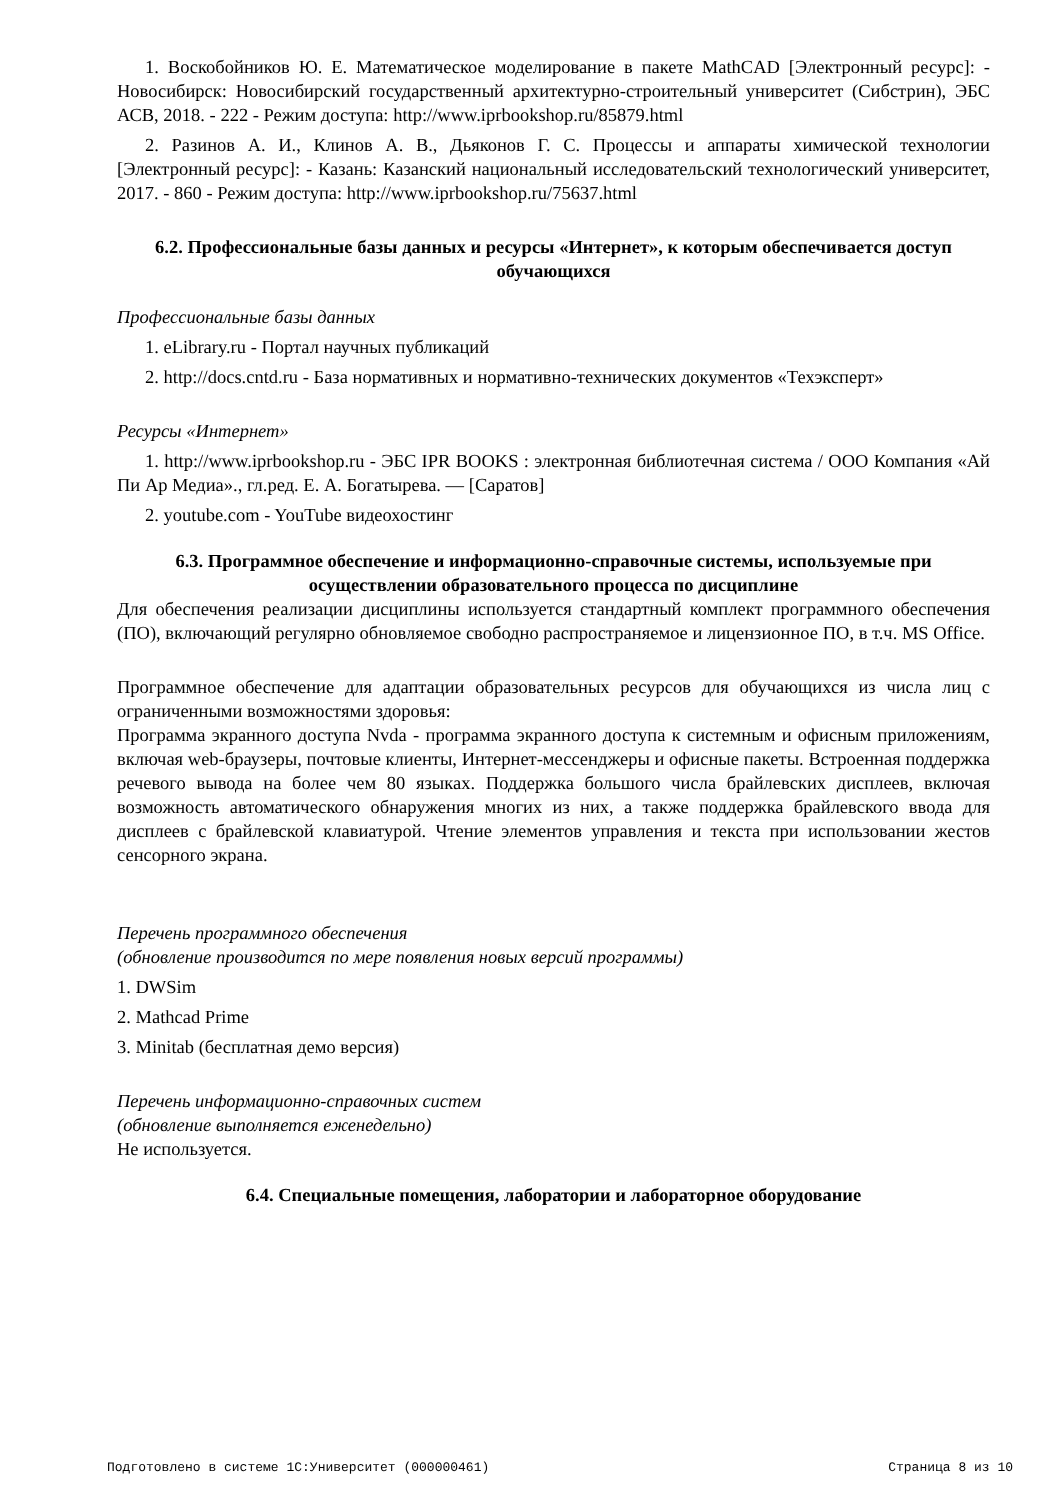1. Воскобойников Ю. Е. Математическое моделирование в пакете MathCAD [Электронный ресурс]: - Новосибирск: Новосибирский государственный архитектурно-строительный университет (Сибстрин), ЭБС АСВ, 2018. - 222 - Режим доступа: http://www.iprbookshop.ru/85879.html
2. Разинов А. И., Клинов А. В., Дьяконов Г. С. Процессы и аппараты химической технологии [Электронный ресурс]: - Казань: Казанский национальный исследовательский технологический университет, 2017. - 860 - Режим доступа: http://www.iprbookshop.ru/75637.html
6.2. Профессиональные базы данных и ресурсы «Интернет», к которым обеспечивается доступ обучающихся
Профессиональные базы данных
1. eLibrary.ru - Портал научных публикаций
2. http://docs.cntd.ru - База нормативных и нормативно-технических документов «Техэксперт»
Ресурсы «Интернет»
1. http://www.iprbookshop.ru - ЭБС IPR BOOKS : электронная библиотечная система / ООО Компания «Ай Пи Ар Медиа»., гл.ред. Е. А. Богатырева. — [Саратов]
2. youtube.com - YouTube видеохостинг
6.3. Программное обеспечение и информационно-справочные системы, используемые при осуществлении образовательного процесса по дисциплине
Для обеспечения реализации дисциплины используется стандартный комплект программного обеспечения (ПО), включающий регулярно обновляемое свободно распространяемое и лицензионное ПО, в т.ч. MS Office.
Программное обеспечение для адаптации образовательных ресурсов для обучающихся из числа лиц с ограниченными возможностями здоровья:
Программа экранного доступа Nvda - программа экранного доступа к системным и офисным приложениям, включая web-браузеры, почтовые клиенты, Интернет-мессенджеры и офисные пакеты. Встроенная поддержка речевого вывода на более чем 80 языках. Поддержка большого числа брайлевских дисплеев, включая возможность автоматического обнаружения многих из них, а также поддержка брайлевского ввода для дисплеев с брайлевской клавиатурой. Чтение элементов управления и текста при использовании жестов сенсорного экрана.
Перечень программного обеспечения
(обновление производится по мере появления новых версий программы)
1. DWSim
2. Mathcad Prime
3. Minitab (бесплатная демо версия)
Перечень информационно-справочных систем
(обновление выполняется еженедельно)
Не используется.
6.4. Специальные помещения, лаборатории и лабораторное оборудование
Подготовлено в системе 1С:Университет (000000461) Страница 8 из 10